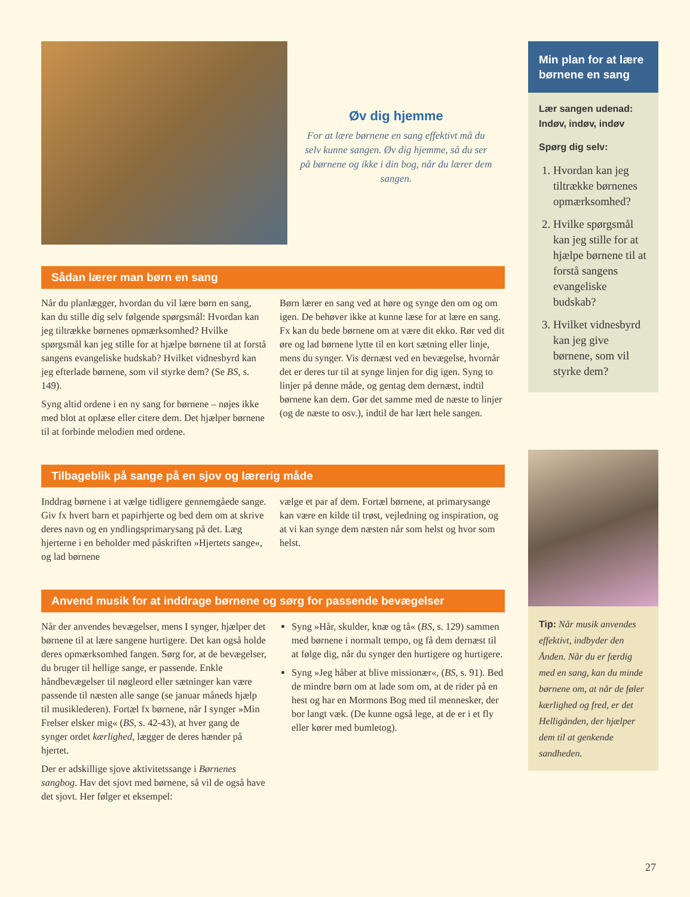Øv dig hjemme
For at lære børnene en sang effektivt må du selv kunne sangen. Øv dig hjemme, så du ser på børnene og ikke i din bog, når du lærer dem sangen.
Sådan lærer man børn en sang
Når du planlægger, hvordan du vil lære børn en sang, kan du stille dig selv følgende spørgsmål: Hvordan kan jeg tiltrække børnenes opmærksomhed? Hvilke spørgsmål kan jeg stille for at hjælpe børnene til at forstå sangens evangeliske budskab? Hvilket vidnesbyrd kan jeg efterlade børnene, som vil styrke dem? (Se BS, s. 149).
Syng altid ordene i en ny sang for børnene – nøjes ikke med blot at oplæse eller citere dem. Det hjælper børnene til at forbinde melodien med ordene.
Børn lærer en sang ved at høre og synge den om og om igen. De behøver ikke at kunne læse for at lære en sang. Fx kan du bede børnene om at være dit ekko. Rør ved dit øre og lad børnene lytte til en kort sætning eller linje, mens du synger. Vis dernæst ved en bevægelse, hvornår det er deres tur til at synge linjen for dig igen. Syng to linjer på denne måde, og gentag dem dernæst, indtil børnene kan dem. Gør det samme med de næste to linjer (og de næste to osv.), indtil de har lært hele sangen.
Tilbageblik på sange på en sjov og lærerig måde
Inddrag børnene i at vælge tidligere gennemgåede sange. Giv fx hvert barn et papirhjerte og bed dem om at skrive deres navn og en yndlingsprimarysang på det. Læg hjerterne i en beholder med påskriften »Hjertets sange«, og lad børnene
vælge et par af dem. Fortæl børnene, at primarysange kan være en kilde til trøst, vejledning og inspiration, og at vi kan synge dem næsten når som helst og hvor som helst.
Anvend musik for at inddrage børnene og sørg for passende bevægelser
Når der anvendes bevægelser, mens I synger, hjælper det børnene til at lære sangene hurtigere. Det kan også holde deres opmærksomhed fangen. Sørg for, at de bevægelser, du bruger til hellige sange, er passende. Enkle håndbevægelser til nøgleord eller sætninger kan være passende til næsten alle sange (se januar måneds hjælp til musiklederen). Fortæl fx børnene, når I synger »Min Frelser elsker mig« (BS, s. 42-43), at hver gang de synger ordet kærlighed, lægger de deres hænder på hjertet.
Der er adskillige sjove aktivitetssange i Børnenes sangbog. Hav det sjovt med børnene, så vil de også have det sjovt. Her følger et eksempel:
Syng »Hår, skulder, knæ og tå« (BS, s. 129) sammen med børnene i normalt tempo, og få dem dernæst til at følge dig, når du synger den hurtigere og hurtigere.
Syng »Jeg håber at blive missionær«, (BS, s. 91). Bed de mindre børn om at lade som om, at de rider på en hest og har en Mormons Bog med til mennesker, der bor langt væk. (De kunne også lege, at de er i et fly eller kører med bumletog).
Min plan for at lære børnene en sang
Lær sangen udenad: Indøv, indøv, indøv
Spørg dig selv:
1. Hvordan kan jeg tiltrække børnenes opmærksomhed?
2. Hvilke spørgsmål kan jeg stille for at hjælpe børnene til at forstå sangens evangeliske budskab?
3. Hvilket vidnesbyrd kan jeg give børnene, som vil styrke dem?
Tip: Når musik anvendes effektivt, indbyder den Ånden. Når du er færdig med en sang, kan du minde børnene om, at når de føler kærlighed og fred, er det Helligånden, der hjælper dem til at genkende sandheden.
27